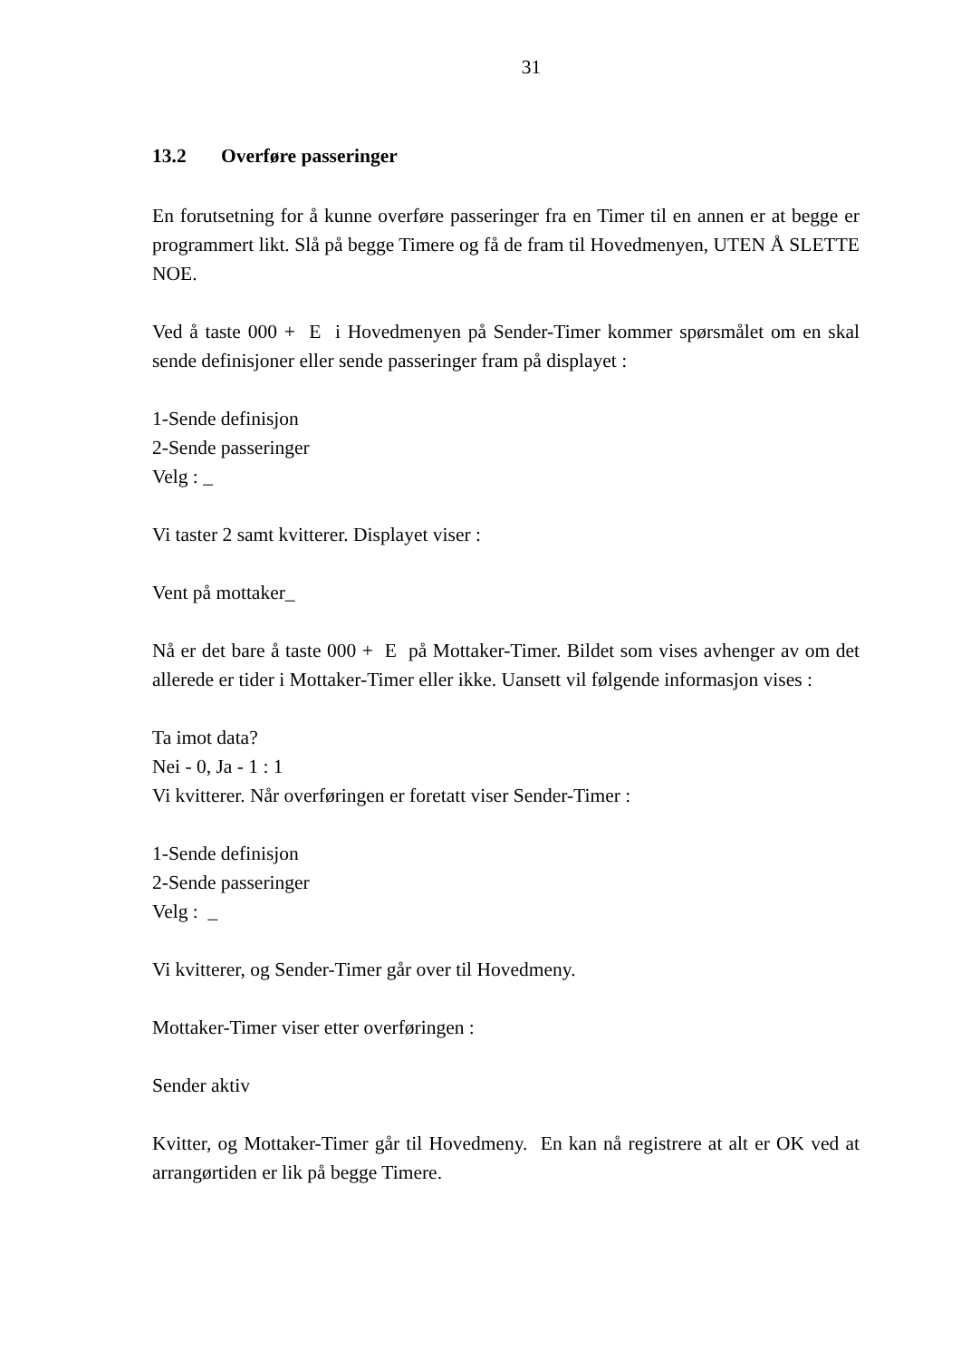31
13.2 Overføre passeringer
En forutsetning for å kunne overføre passeringer fra en Timer til en annen er at begge er programmert likt. Slå på begge Timere og få de fram til Hovedmenyen, UTEN Å SLETTE NOE.
Ved å taste 000 + E i Hovedmenyen på Sender-Timer kommer spørsmålet om en skal sende definisjoner eller sende passeringer fram på displayet :
1-Sende definisjon
2-Sende passeringer
Velg : _
Vi taster 2 samt kvitterer. Displayet viser :
Vent på mottaker_
Nå er det bare å taste 000 + E på Mottaker-Timer. Bildet som vises avhenger av om det allerede er tider i Mottaker-Timer eller ikke. Uansett vil følgende informasjon vises :
Ta imot data?
Nei - 0, Ja - 1 : 1
Vi kvitterer. Når overføringen er foretatt viser Sender-Timer :
1-Sende definisjon
2-Sende passeringer
Velg : _
Vi kvitterer, og Sender-Timer går over til Hovedmeny.
Mottaker-Timer viser etter overføringen :
Sender aktiv
Kvitter, og Mottaker-Timer går til Hovedmeny. En kan nå registrere at alt er OK ved at arrangørtiden er lik på begge Timere.